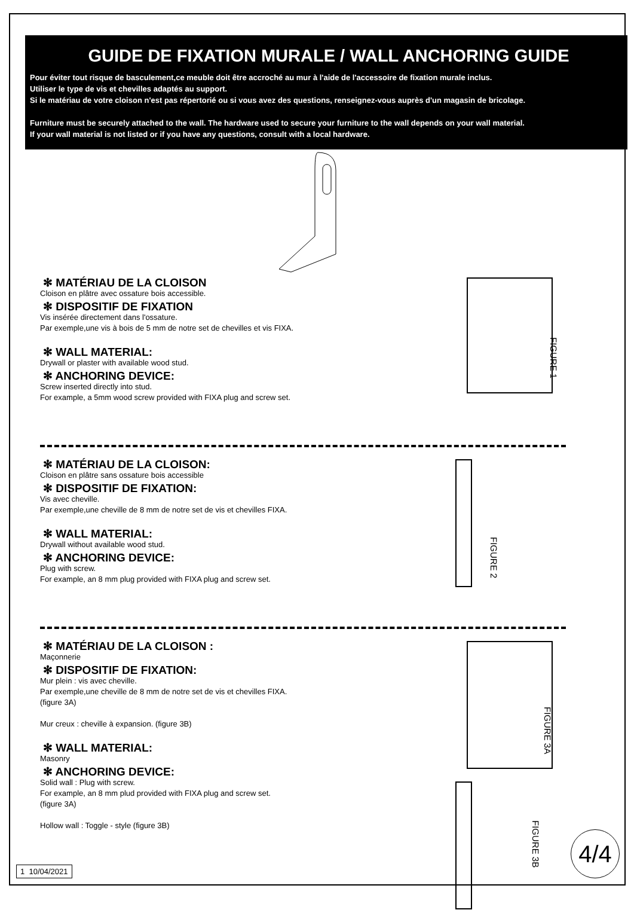GUIDE DE FIXATION MURALE / WALL ANCHORING GUIDE
Pour éviter tout risque de basculement,ce meuble doit être accroché au mur à l'aide de l'accessoire de fixation murale inclus.
Utiliser le type de vis et chevilles adaptés au support.
Si le matériau de votre cloison n'est pas répertorié ou si vous avez des questions, renseignez-vous auprès d'un magasin de bricolage.
Furniture must be securely attached to the wall. The hardware used to secure your furniture to the wall depends on your wall material.
If your wall material is not listed or if you have any questions, consult with a local hardware.
✻ MATÉRIAU DE LA CLOISON
Cloison en plâtre avec ossature bois accessible.
✻ DISPOSITIF DE FIXATION
Vis insérée directement dans l'ossature.
Par exemple,une vis à bois de 5 mm de notre set de chevilles et vis FIXA.
✻ WALL MATERIAL:
Drywall or plaster with available wood stud.
✻ ANCHORING DEVICE:
Screw inserted directly into stud.
For example, a 5mm wood screw provided with FIXA plug and screw set.
FIGURE 1
✻ MATÉRIAU DE LA CLOISON:
Cloison en plâtre sans ossature bois accessible
✻ DISPOSITIF DE FIXATION:
Vis avec cheville.
Par exemple,une cheville de 8 mm de notre set de vis et chevilles FIXA.
✻ WALL MATERIAL:
Drywall without available wood stud.
✻ ANCHORING DEVICE:
Plug with screw.
For example, an 8 mm plug provided with FIXA plug and screw set.
FIGURE 2
✻ MATÉRIAU DE LA CLOISON :
Maçonnerie
✻ DISPOSITIF DE FIXATION:
Mur plein : vis avec cheville.
Par exemple,une cheville de 8 mm de notre set de vis et chevilles FIXA.
(figure 3A)
Mur creux : cheville à expansion. (figure 3B)
✻ WALL MATERIAL:
Masonry
✻ ANCHORING DEVICE:
Solid wall : Plug with screw.
For example, an 8 mm plud provided with FIXA plug and screw set.
(figure 3A)
Hollow wall : Toggle - style (figure 3B)
FIGURE 3A
FIGURE 3B
1 10/04/2021 4/4